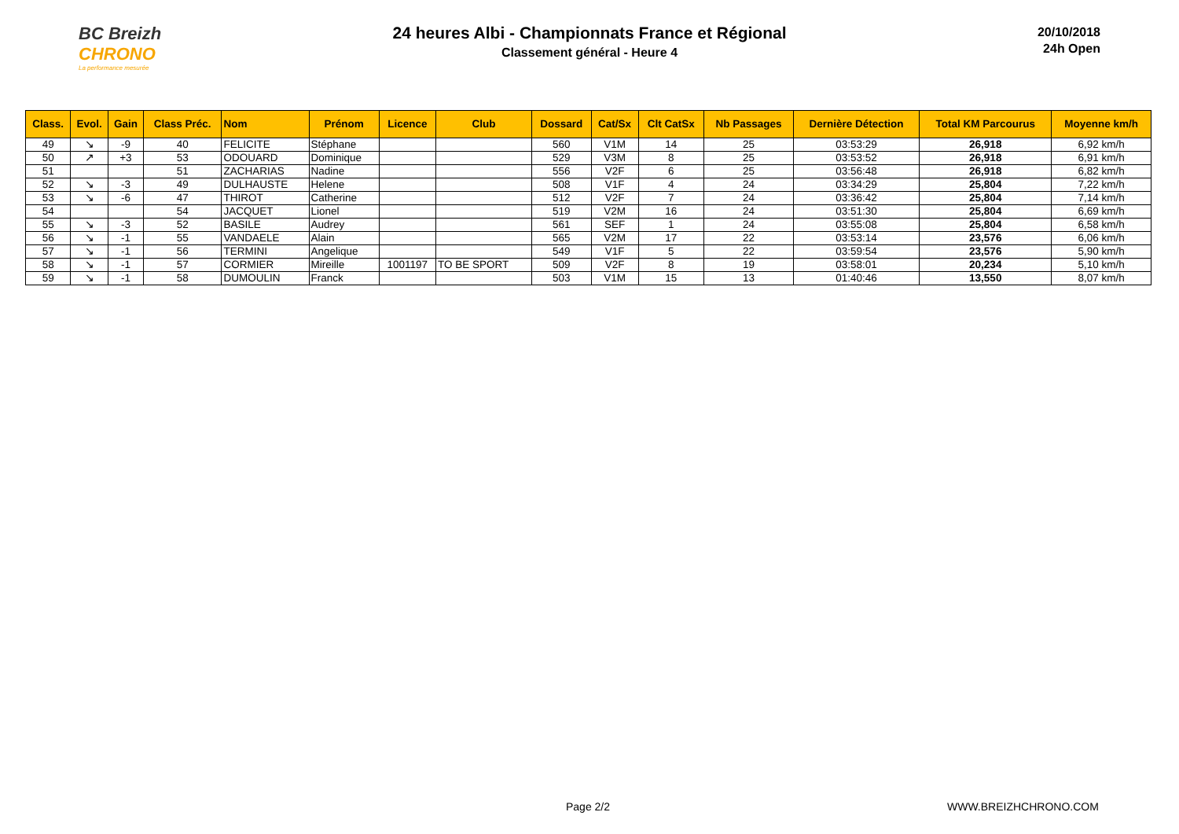BC Breizh
CHRONO
La performance mesurée
24 heures Albi - Championnats France et Régional
Classement général - Heure 4
20/10/2018
24h Open
| Class. | Evol. | Gain | Class Préc. | Nom | Prénom | Licence | Club | Dossard | Cat/Sx | Clt CatSx | Nb Passages | Dernière Détection | Total KM Parcourus | Moyenne km/h |
| --- | --- | --- | --- | --- | --- | --- | --- | --- | --- | --- | --- | --- | --- | --- |
| 49 | ↘ | -9 | 40 | FELICITE | Stéphane | | | 560 | V1M | 14 | 25 | 03:53:29 | 26,918 | 6,92 km/h |
| 50 | ↗ | +3 | 53 | ODOUARD | Dominique | | | 529 | V3M | 8 | 25 | 03:53:52 | 26,918 | 6,91 km/h |
| 51 | | | 51 | ZACHARIAS | Nadine | | | 556 | V2F | 6 | 25 | 03:56:48 | 26,918 | 6,82 km/h |
| 52 | ↘ | -3 | 49 | DULHAUSTE | Helene | | | 508 | V1F | 4 | 24 | 03:34:29 | 25,804 | 7,22 km/h |
| 53 | ↘ | -6 | 47 | THIROT | Catherine | | | 512 | V2F | 7 | 24 | 03:36:42 | 25,804 | 7,14 km/h |
| 54 | | | 54 | JACQUET | Lionel | | | 519 | V2M | 16 | 24 | 03:51:30 | 25,804 | 6,69 km/h |
| 55 | ↘ | -3 | 52 | BASILE | Audrey | | | 561 | SEF | 1 | 24 | 03:55:08 | 25,804 | 6,58 km/h |
| 56 | ↘ | -1 | 55 | VANDAELE | Alain | | | 565 | V2M | 17 | 22 | 03:53:14 | 23,576 | 6,06 km/h |
| 57 | ↘ | -1 | 56 | TERMINI | Angelique | | | 549 | V1F | 5 | 22 | 03:59:54 | 23,576 | 5,90 km/h |
| 58 | ↘ | -1 | 57 | CORMIER | Mireille | 1001197 | TO BE SPORT | 509 | V2F | 8 | 19 | 03:58:01 | 20,234 | 5,10 km/h |
| 59 | ↘ | -1 | 58 | DUMOULIN | Franck | | | 503 | V1M | 15 | 13 | 01:40:46 | 13,550 | 8,07 km/h |
Page 2/2 WWW.BREIZHCHRONO.COM